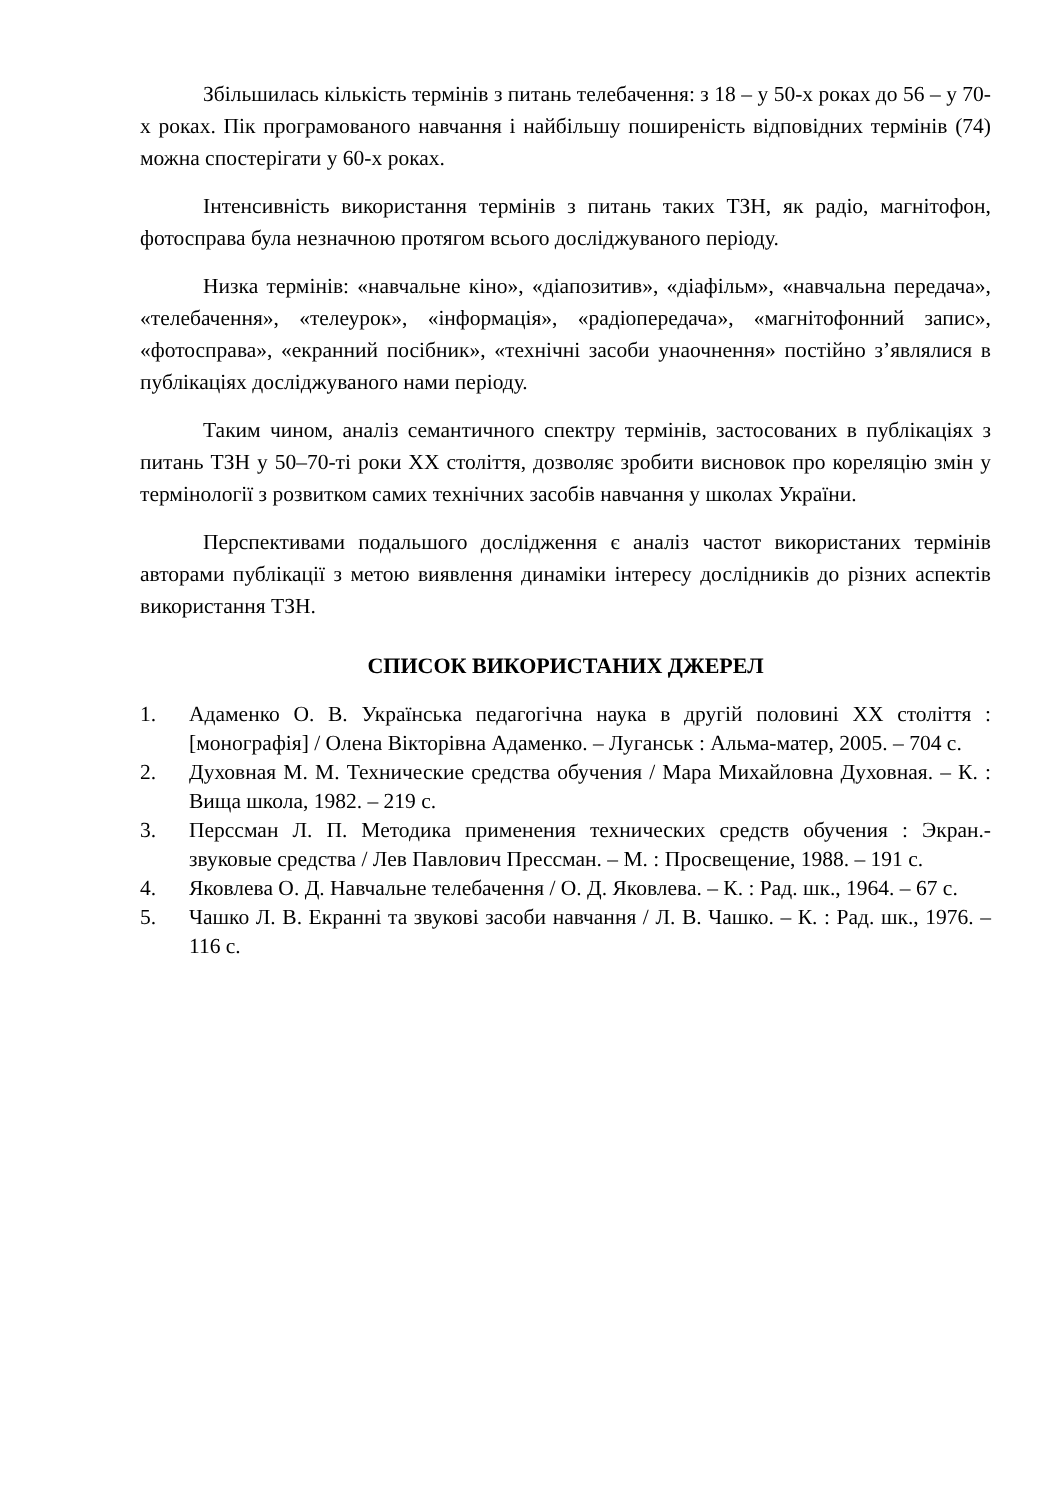Збільшилась кількість термінів з питань телебачення: з 18 – у 50-х роках до 56 – у 70-х роках. Пік програмованого навчання і найбільшу поширеність відповідних термінів (74) можна спостерігати у 60-х роках.
Інтенсивність використання термінів з питань таких ТЗН, як радіо, магнітофон, фотосправа була незначною протягом всього досліджуваного періоду.
Низка термінів: «навчальне кіно», «діапозитив», «діафільм», «навчальна передача», «телебачення», «телеурок», «інформація», «радіопередача», «магнітофонний запис», «фотосправа», «екранний посібник», «технічні засоби унаочнення» постійно з’являлися в публікаціях досліджуваного нами періоду.
Таким чином, аналіз семантичного спектру термінів, застосованих в публікаціях з питань ТЗН у 50–70-ті роки XX століття, дозволяє зробити висновок про кореляцію змін у термінології з розвитком самих технічних засобів навчання у школах України.
Перспективами подальшого дослідження є аналіз частот використаних термінів авторами публікації з метою виявлення динаміки інтересу дослідників до різних аспектів використання ТЗН.
СПИСОК ВИКОРИСТАНИХ ДЖЕРЕЛ
1. Адаменко О. В. Українська педагогічна наука в другій половині XX століття : [монографія] / Олена Вікторівна Адаменко. – Луганськ : Альма-матер, 2005. – 704 с.
2. Духовная М. М. Технические средства обучения / Мара Михайловна Духовная. – К. : Вища школа, 1982. – 219 с.
3. Перссман Л. П. Методика применения технических средств обучения : Экран.-звуковые средства / Лев Павлович Прессман. – М. : Просвещение, 1988. – 191 с.
4. Яковлева О. Д. Навчальне телебачення / О. Д. Яковлева. – К. : Рад. шк., 1964. – 67 с.
5. Чашко Л. В. Екранні та звукові засоби навчання / Л. В. Чашко. – К. : Рад. шк., 1976. – 116 с.